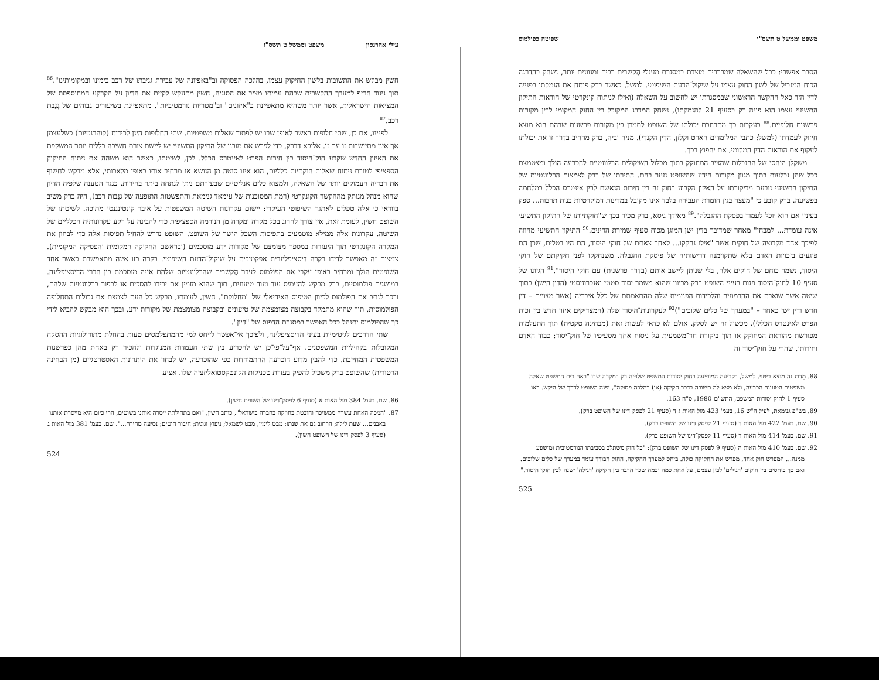עילי אהרנסון משפט וממשל ט תשס"ו
חשין מבקש את התשובות בלשון החיקוק עצמו, בהלכה הפסוקה וב"באפיונה של עבירת גניבתו של רכב בימינו ובמקומותינו".<sup>86</sup> תוך ניגוד חריף למערך ההקשרים שבהם עמיתו מציב את הסוגיה, חשין מתעקש לקיים את הדיון על הקרקע המחוספסת של המציאות הישראלית, אשר יותר משהיא מתאפיינת ב"איזונים" וב"מטריות נורמטיביות", מתאפיינת בשיעורים גבוהים של גְנֵבת רכב.<sup>87</sup>
לפנינו, אם כן, שתי חלופות באשר לאופן שבו יש לפתור שאלות משפטיות. שתי החלופות הינן לכידות (קוהרנטיות) כשלעצמן אך אינן מתיישבות זו עם זו. אליבא דברק, כדי לפרש את מובנו של התיקון התשיעי יש ליישם צורת חשיבה כללית יותר המשקפת את האיזון החדש שקבע חוק־היסוד בין חירות הפרט לאינטרס הכלל. לכן, לשיטתו, כאשר הוא משהה את ניתוח החיקוק הספציפי לטובת ניתוח שאלות חוקתיות כלליות, הוא אינו סוטה מן הנושא או מרחיב אותו באופן מלאכותי, אלא מבקש לחשוף את רבדיה העמוקים יותר של השאלה, ולמצוא כלים אנליטיים שבעזרתם ניתן לנתחה ביתר בהירות. כנגד הטענה שלפיה הדיון שהוא מנהל מנותק מההקשר הקונקרטי (רמת המסוכנות של עימאד גנימאת והתפשטות התופעה של גְנֵבות רכב), היה ברק משיב בוודאי כי אלה טפלים לאתגר השיפוטי העיקרי: יישום עקרונות השיטה המשפטית על איבר קונטינגנטי מתוכה. לשיטתו של השופט חשין, לעומת זאת, אין צורך לחרוג בכל מקרה ומקרה מן הנורמה הספציפית כדי להבינה על רקע עקרונותיה הכלליים של השיטה. עקרונות אלה ממילא מוטמעים בתפיסות השכל הישר של השופט. השופט נדרש להחיל תפיסות אלה כדי לבחון את המקרה הקונקרטי תוך היעזרות במספר מצומצם של מקורות ידע מוסכמים (ובראשם החקיקה המקומית והפסיקה המקומית). צמצום זה מאפשר לדידו בקרה דיסציפלינרית אפקטיבית על שיקול־הדעת השיפוטי. בקרה כזו אינה מתאפשרת כאשר אחד השופטים הולך ומרחיב באופן עקבי את הפולמוס לעבר הֶקשרים שהרלוונטיות שלהם אינה מוסכמת בין חברי הדיסציפלינה. במושגים פולמוסיים, ברק מבקש להעמיס עוד ועוד טיעונים, תוך שהוא מזמין את יריבו להסכים או לכפור ברלוונטיות שלהם, ובכך לנתב את הפולמוס לכיוון הטיפוס האידיאלי של "מחלוקת". חשין, לעומתו, מבקש כל העת לצמצם את גבולות התחלופה הפולמוסית, תוך שהוא מתמקד בקבוצה מצומצמת של טיעונים ובקבוצה מצומצמת של מקורות ידע, ובכך הוא מבקש להביא לידי כך שהפולמוס יתנהל ככל האפשר במסגרת הדפוס של "דיון".
שתי הדרכים לגיטימיות בעיני הדיסציפלינה, ולפיכך אי־אפשר לייחס למי מהמתפלמסים טעות בהחלת מתודולוגיות ההסקה המקובלות בקהיליית המשפטנים. אף־על־פי־כן יש להכריע בין שתי העמדות המנוגדות ולהכיר רק באחת מהן כפרשנות המשפטית המחייבת. כדי להבין מדוע הוכרעה ההתמודדות כפי שהוכרעה, יש לבחון את היתרונות האסטרטגיים (מן הבחינה הרטורית) שהשופט ברק משכיל להפיק בעזרת טכניקות הקונטקסטואליזציה שלו. אציע
86. שם, בעמ' 384 מול האות א (סעיף 6 לפסק־דינו של השופט חשין).
87. "המכה האחת עשרה ממשיכה וחובטת בחוזקה בחברה בישראל", כותב חשין, "ואם בתחילתה ייסרה אותנו בשוטים, הרי כיום היא מייסרת אותנו באבנים... שעת לילה; הרחוב גם את שנתו; מבט לימין, מבט לשמאל; ניפוץ זגוגית; חיבור חוטים; נסיעה מהירה...". שם, בעמ' 381 מול האות ג (סעיף 3 לפסק־דינו של השופט חשין).
524
משפט וממשל ט תשס"ו שפיטה כפולמוס
הסבר אפשרי: ככל שהשאלה שמבררים מוצבת במסגרת מעגלי הֶקשרים רבים ומגוונים יותר, נשחק בהדרגה הכוח המגביל של לשון החוק עצמו על שיקול־הדעת השיפוטי. למשל, כאשר ברק פותח את הנמקתו בפנייה לדין הזר כאל ההקשר הראשוני שבמסגרתו יש לחשוב על השאלה (ואילו לניתוח קונקרטי של הוראות התיקון התשיעי עצמו הוא פונה רק בסעיף 21 להנמקתו), נשחק המדרג המקובל בין החוק המקומי לבין מקורות פרשנות חלופיים.<sup>88</sup> בעקבות כך מתרחבת יכולתו של השופט לתמרן בין מקורות פרשנות שבהם הוא מוצא חיזוק לעמדתו (למשל: כתבי המלומדים הארט וקלזן, הדין הקנדי). מניה וביה, ברק מרחיב בדרך זו את יכולתו לעקוף את הוראות הדין המקומי, אם יחפוץ בכך.
משקלן היחסי של ההגבלות שהציב המחוקק בתוך מכלול השיקולים הרלוונטיים להכרעה הולך ומצטמצם ככל שהן נבלעות בתוך מגוון מקורות הידע שהשופט נעזר בהם. התירתו של ברק לצמצום הרלוונטיות של התיקון התשיעי נובעת מביקורתו על האיזון הקבוע בחוק זה בין חירות הנאשם לבין אינטרס הכלל במלחמה בפשיעה. ברק קובע כי "מעצר בגין חומרת העבירה בלבד אינו מקובל במדינות דמוקרטיות בנות תרבות... ספק בעיניי אם הוא יוכל לעמוד בפסקת ההגבלה".<sup>89</sup> מאידך גיסא, ברק מכיר בכך ש"חוקתיותו של התיקון התשיעי אינה עומדת... למבחן" מאחר שמדובר בדין ישן המוגן מכוח סעיף שמירת הדינים.<sup>90</sup> התיקון התשיעי מהווה לפיכך אחד מקבוצה של חוקים אשר "אילו נחקקו... לאחר צאתם של חוקי היסוד, הם היו בטלים, שכן הם פוגעים בזכויות האדם בלא שתקוימנה דרישותיה של פיסקת ההגבלה. משנחקקו לפני חקיקתם של חוקי היסוד, נשמר כוחם של חוקים אלה, בלי שניתן ליישב אותם (בדרך פרשנית) עם חוקי היסוד".<sup>91</sup> הגיונו של סעיף 10 לחוק־היסוד פגום בעיני השופט ברק מכיוון שהוא משמר יסוד סטטי ואנכרוניסטי (הדין הישן) בתוך שיטה אשר שואבת את ההרמוניה והלכידות הפנימית שלה מהתאמתם של כלל איבריה (אשר מצויים – דין חדש ודין ישן כאחד – "במערך של כלים שלובים")<sup>92</sup> לעקרונות־היסוד שלה (המצדיקים איזון חדש בין זכות הפרט לאינטרס הכללי). מכשול זה יש לסלק. אולם לא כדאי לעשות זאת (מבחינה טקטית) תוך התעלמות מפורשת מהוראת המחוקק או תוך ביקורת חד־משמעית על ניסוח אחד מסעיפיו של חוק־יסוד: כבוד האדם וחירותו, שהרי על חוק־יסוד זה
88. מִדרג זה מוצא ביטוי, למשל, בקביעה המופיעה בחוק יסודות המשפט שלפיה רק במקרה שבו "ראה בית המשפט שאלה משפטית הטעונה הכרעה, ולא מצא לה תשובה בדבר חקיקה (או) בהלכה פסוקה", יפנה השופט לדרך של היקש. ראו סעיף 1 לחוק יסודות המשפט, התש"ם־1980, ס"ח 163.
89. בש"פ גנימאת, לעיל ה"ש 16, בעמ' 423 מול האות ג־ד (סעיף 21 לפסק־דינו של השופט ברק).
90. שם, בעמ' 422 מול האות ד (סעיף 21 לפסק דינו של השופט ברק).
91. שם, בעמ' 414 מול האות ד (סעיף 11 לפסק־דינו של השופט ברק).
92. שם, בעמ' 410 מול האות ה (סעיף 9 לפסק־דינו של השופט ברק): "כל חוק משתלב בסביבתו הנורמטיבית ומושפע ממנה... המפרש חוק אחד, מפרש את החקיקה כולה. ביחס למערך החקיקה, החוק הבודד עומד במערך של כלים שלובים. ואם כך ביחסים בין חוקים 'רגילים' לבין עצמם, על אחת כמה וכמה שכך הדבר בין חקיקה 'רגילה' ישנה לבין חוקי היסוד."
525